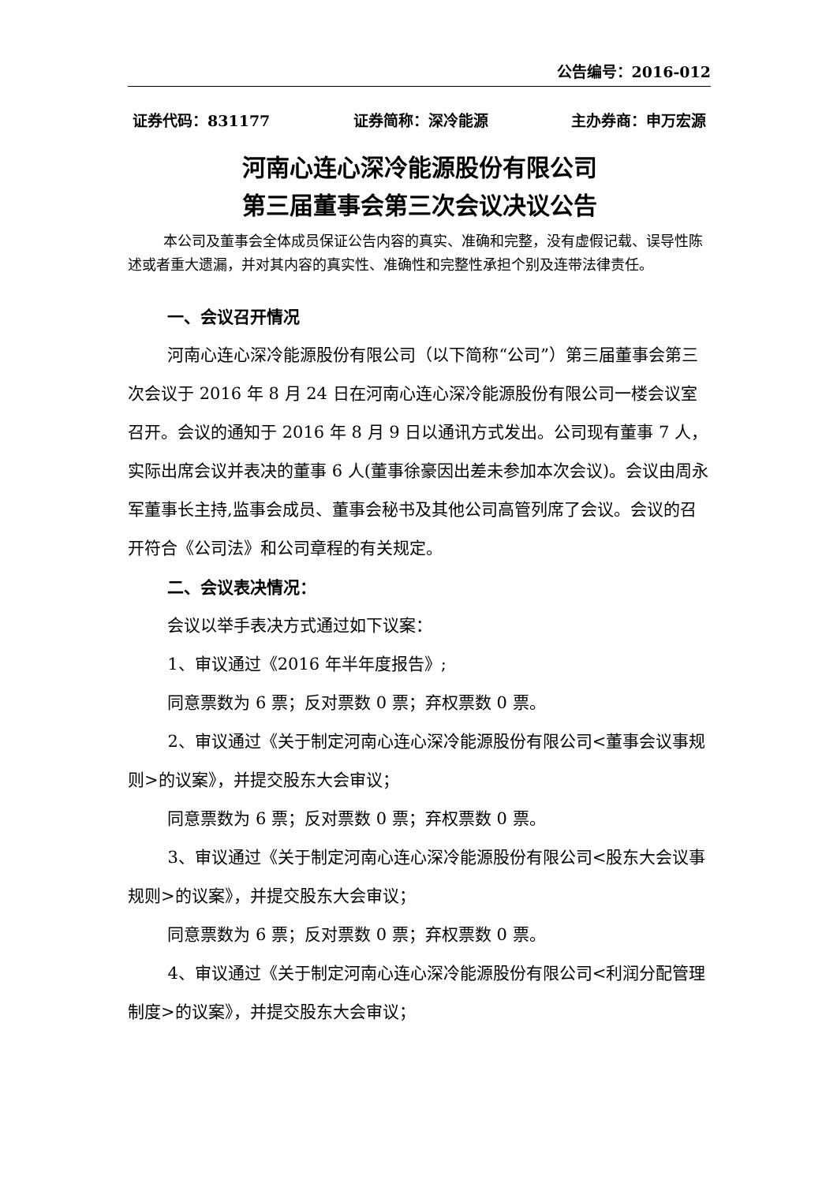公告编号：2016-012
证券代码：831177 证券简称：深冷能源 主办券商：申万宏源
河南心连心深冷能源股份有限公司
第三届董事会第三次会议决议公告
本公司及董事会全体成员保证公告内容的真实、准确和完整，没有虚假记载、误导性陈述或者重大遗漏，并对其内容的真实性、准确性和完整性承担个别及连带法律责任。
一、会议召开情况
河南心连心深冷能源股份有限公司（以下简称“公司”）第三届董事会第三次会议于 2016 年 8 月 24 日在河南心连心深冷能源股份有限公司一楼会议室召开。会议的通知于 2016 年 8 月 9 日以通讯方式发出。公司现有董事 7 人，实际出席会议并表决的董事 6 人(董事徐豪因出差未参加本次会议)。会议由周永军董事长主持,监事会成员、董事会秘书及其他公司高管列席了会议。会议的召开符合《公司法》和公司章程的有关规定。
二、会议表决情况：
会议以举手表决方式通过如下议案：
1、审议通过《2016 年半年度报告》;
同意票数为 6 票；反对票数 0 票；弃权票数 0 票。
2、审议通过《关于制定河南心连心深冷能源股份有限公司<董事会议事规则>的议案》，并提交股东大会审议；
同意票数为 6 票；反对票数 0 票；弃权票数 0 票。
3、审议通过《关于制定河南心连心深冷能源股份有限公司<股东大会议事规则>的议案》，并提交股东大会审议；
同意票数为 6 票；反对票数 0 票；弃权票数 0 票。
4、审议通过《关于制定河南心连心深冷能源股份有限公司<利润分配管理制度>的议案》，并提交股东大会审议；